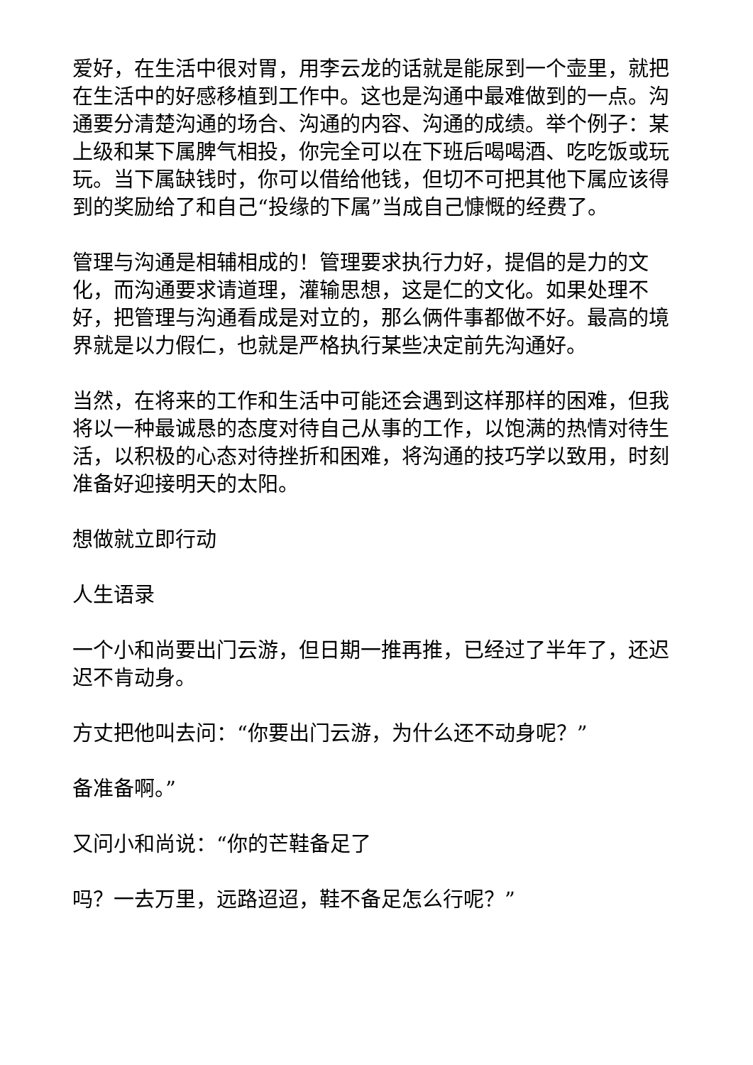爱好，在生活中很对胃，用李云龙的话就是能尿到一个壶里，就把在生活中的好感移植到工作中。这也是沟通中最难做到的一点。沟通要分清楚沟通的场合、沟通的内容、沟通的成绩。举个例子：某上级和某下属脾气相投，你完全可以在下班后喝喝酒、吃吃饭或玩玩。当下属缺钱时，你可以借给他钱，但切不可把其他下属应该得到的奖励给了和自己“投缘的下属”当成自己慷慨的经费了。
管理与沟通是相辅相成的！管理要求执行力好，提倡的是力的文化，而沟通要求请道理，灌输思想，这是仁的文化。如果处理不好，把管理与沟通看成是对立的，那么俩件事都做不好。最高的境界就是以力假仁，也就是严格执行某些决定前先沟通好。
当然，在将来的工作和生活中可能还会遇到这样那样的困难，但我将以一种最诚恳的态度对待自己从事的工作，以饱满的热情对待生活，以积极的心态对待挫折和困难，将沟通的技巧学以致用，时刻准备好迎接明天的太阳。
想做就立即行动
人生语录
一个小和尚要出门云游，但日期一推再推，已经过了半年了，还迟迟不肯动身。
方丈把他叫去问：“你要出门云游，为什么还不动身呢？”
备准备啊。”
又问小和尚说：“你的芒鞋备足了
吗？一去万里，远路迢迢，鞋不备足怎么行呢？”